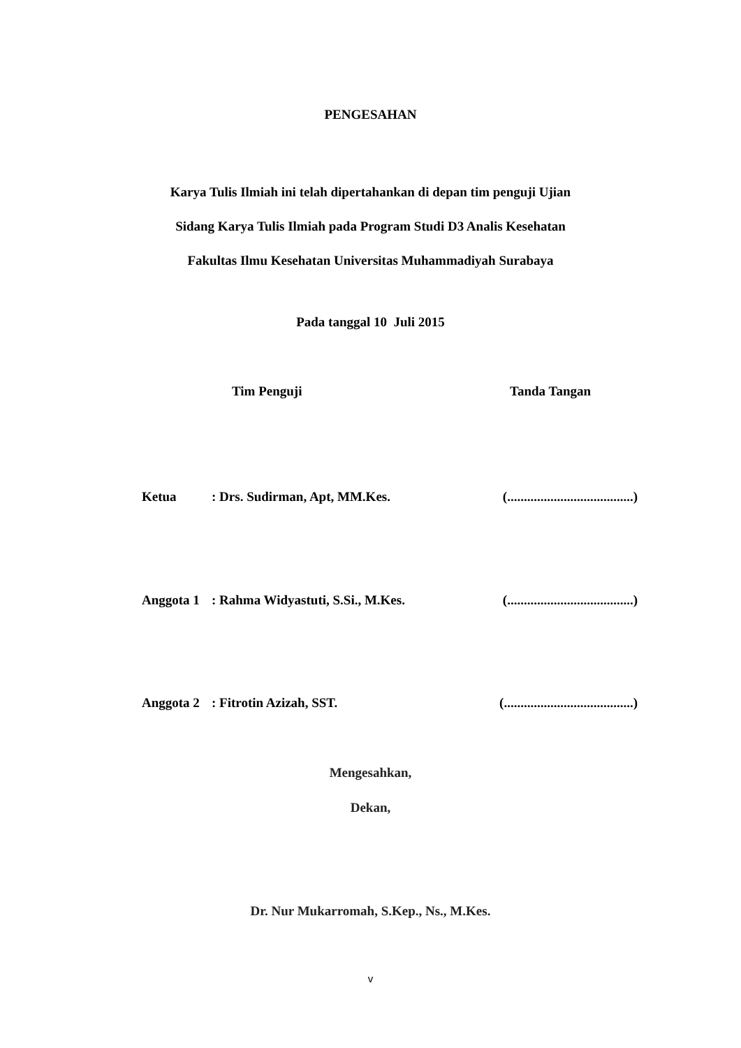PENGESAHAN
Karya Tulis Ilmiah ini telah dipertahankan di depan tim penguji Ujian
Sidang Karya Tulis Ilmiah pada Program Studi D3 Analis Kesehatan
Fakultas Ilmu Kesehatan Universitas Muhammadiyah Surabaya
Pada tanggal 10 Juli 2015
Tim Penguji Tanda Tangan
Ketua: Drs. Sudirman, Apt, MM.Kes. (......................................)
Anggota 1: Rahma Widyastuti, S.Si., M.Kes. (......................................)
Anggota 2: Fitrotin Azizah, SST. (.......................................)
Mengesahkan,
Dekan,
Dr. Nur Mukarromah, S.Kep., Ns., M.Kes.
v